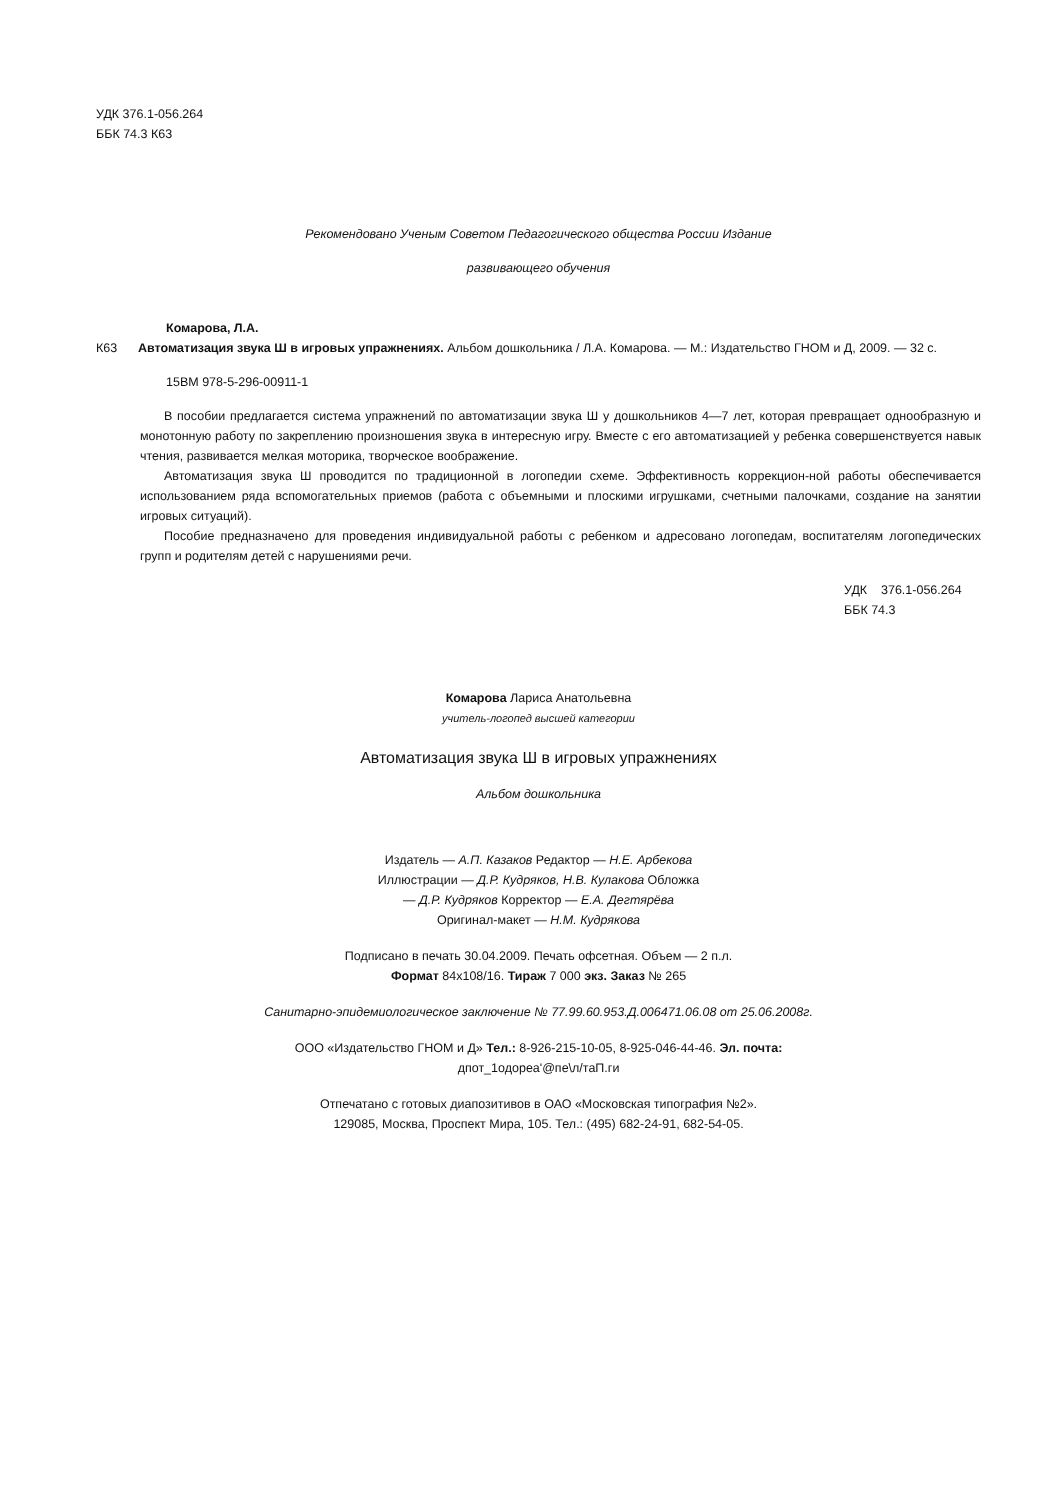УДК 376.1-056.264
ББК 74.3 К63
Рекомендовано Ученым Советом Педагогического общества России Издание
развивающего обучения
Комарова, Л.А.
К63 Автоматизация звука Ш в игровых упражнениях. Альбом дошкольника / Л.А. Комарова. — М.: Издательство ГНОМ и Д, 2009. — 32 с.
15ВМ 978-5-296-00911-1
В пособии предлагается система упражнений по автоматизации звука Ш у дошкольников 4—7 лет, которая превращает однообразную и монотонную работу по закреплению произношения звука в интересную игру. Вместе с его автоматизацией у ребенка совершенствуется навык чтения, развивается мелкая моторика, творческое воображение.
Автоматизация звука Ш проводится по традиционной в логопедии схеме. Эффективность коррекцион-ной работы обеспечивается использованием ряда вспомогательных приемов (работа с объемными и плоскими игрушками, счетными палочками, создание на занятии игровых ситуаций).
Пособие предназначено для проведения индивидуальной работы с ребенком и адресовано логопедам, воспитателям логопедических групп и родителям детей с нарушениями речи.
УДК 376.1-056.264
ББК 74.3
Комарова Лариса Анатольевна
учитель-логопед высшей категории
Автоматизация звука Ш в игровых упражнениях
Альбом дошкольника
Издатель — А.П. Казаков Редактор — Н.Е. Арбекова Иллюстрации — Д.Р. Кудряков, Н.В. Кулакова Обложка — Д.Р. Кудряков Корректор — Е.А. Дегтярёва Оригинал-макет — Н.М. Кудрякова
Подписано в печать 30.04.2009. Печать офсетная. Объем — 2 п.л.
Формат 84x108/16. Тираж 7 000 экз. Заказ № 265
Санитарно-эпидемиологическое заключение № 77.99.60.953.Д.006471.06.08 от 25.06.2008г.
ООО «Издательство ГНОМ и Д» Тел.: 8-926-215-10-05, 8-925-046-44-46. Эл. почта:
дпот_1одореа'@пе\л/таП.ги
Отпечатано с готовых диапозитивов в ОАО «Московская типография №2».
129085, Москва, Проспект Мира, 105. Тел.: (495) 682-24-91, 682-54-05.